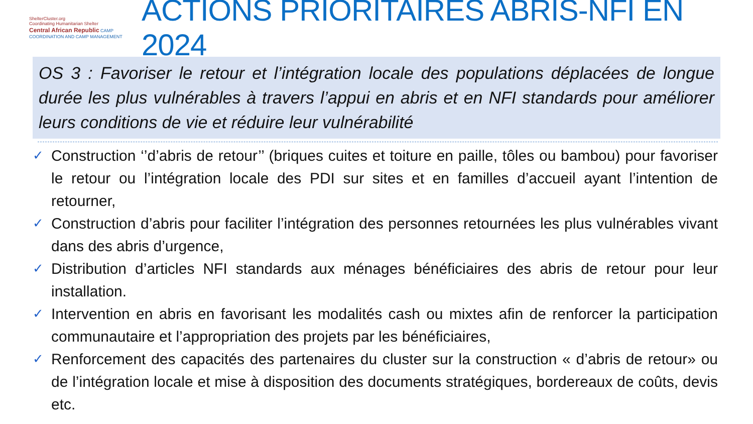ShelterCluster.org
Coordinating Humanitarian Shelter
Central African Republic CAMP COORDINATION AND CAMP MANAGEMENT
ACTIONS PRIORITAIRES ABRIS-NFI EN 2024
OS 3 : Favoriser le retour et l’intégration locale des populations déplacées de longue durée les plus vulnérables à travers l’appui en abris et en NFI standards pour améliorer leurs conditions de vie et réduire leur vulnérabilité
✓ Construction ‘’d’abris de retour’’ (briques cuites et toiture en paille, tôles ou bambou) pour favoriser le retour ou l’intégration locale des PDI sur sites et en familles d’accueil ayant l’intention de retourner,
✓ Construction d’abris pour faciliter l’intégration des personnes retournées les plus vulnérables vivant dans des abris d’urgence,
✓ Distribution d’articles NFI standards aux ménages bénéficiaires des abris de retour pour leur installation.
✓ Intervention en abris en favorisant les modalités cash ou mixtes afin de renforcer la participation communautaire et l’appropriation des projets par les bénéficiaires,
✓ Renforcement des capacités des partenaires du cluster sur la construction « d’abris de retour» ou de l’intégration locale et mise à disposition des documents stratégiques, bordereaux de coûts, devis etc.